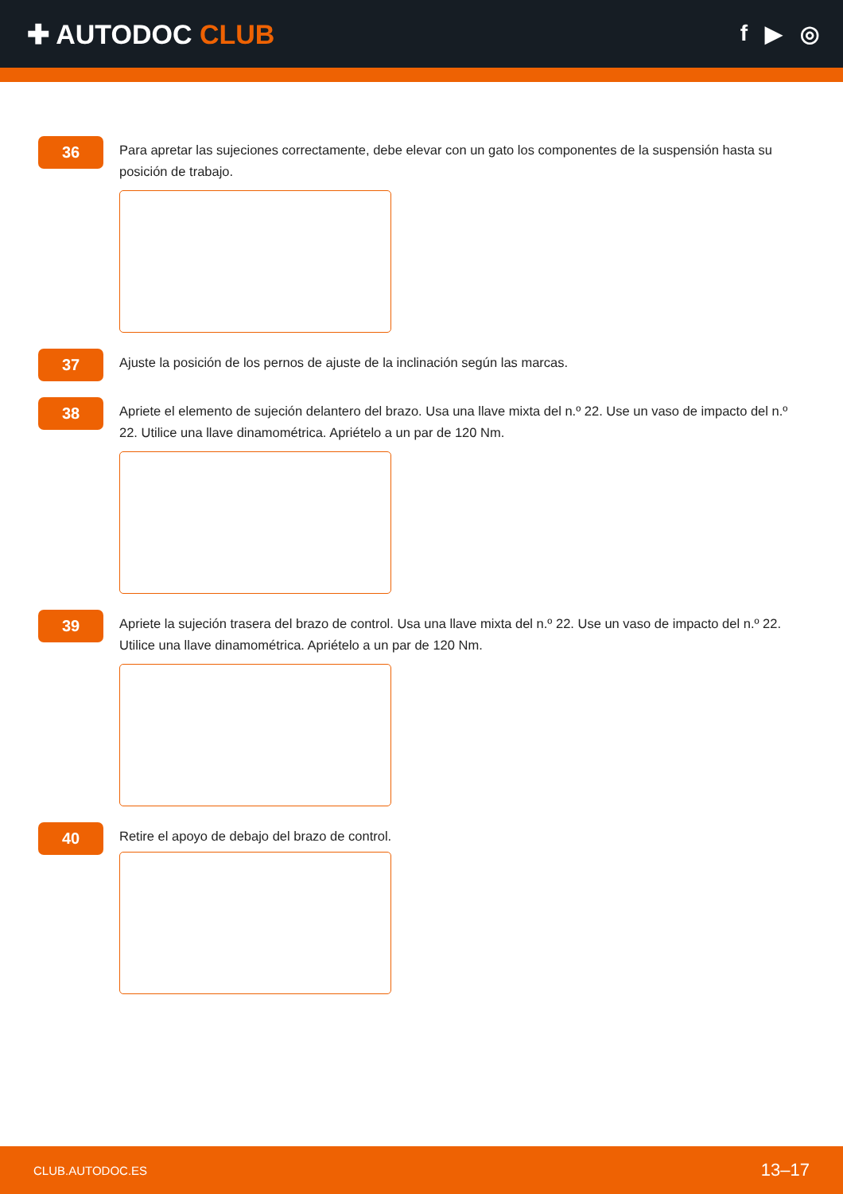✚ AUTODOC CLUB
f ▶ ◎
36
Para apretar las sujeciones correctamente, debe elevar con un gato los componentes de la suspensión hasta su posición de trabajo.
37
Ajuste la posición de los pernos de ajuste de la inclinación según las marcas.
38
Apriete el elemento de sujeción delantero del brazo. Usa una llave mixta del n.º 22. Use un vaso de impacto del n.º 22. Utilice una llave dinamométrica. Apriételo a un par de 120 Nm.
39
Apriete la sujeción trasera del brazo de control. Usa una llave mixta del n.º 22. Use un vaso de impacto del n.º 22. Utilice una llave dinamométrica. Apriételo a un par de 120 Nm.
40
Retire el apoyo de debajo del brazo de control.
CLUB.AUTODOC.ES 13–17